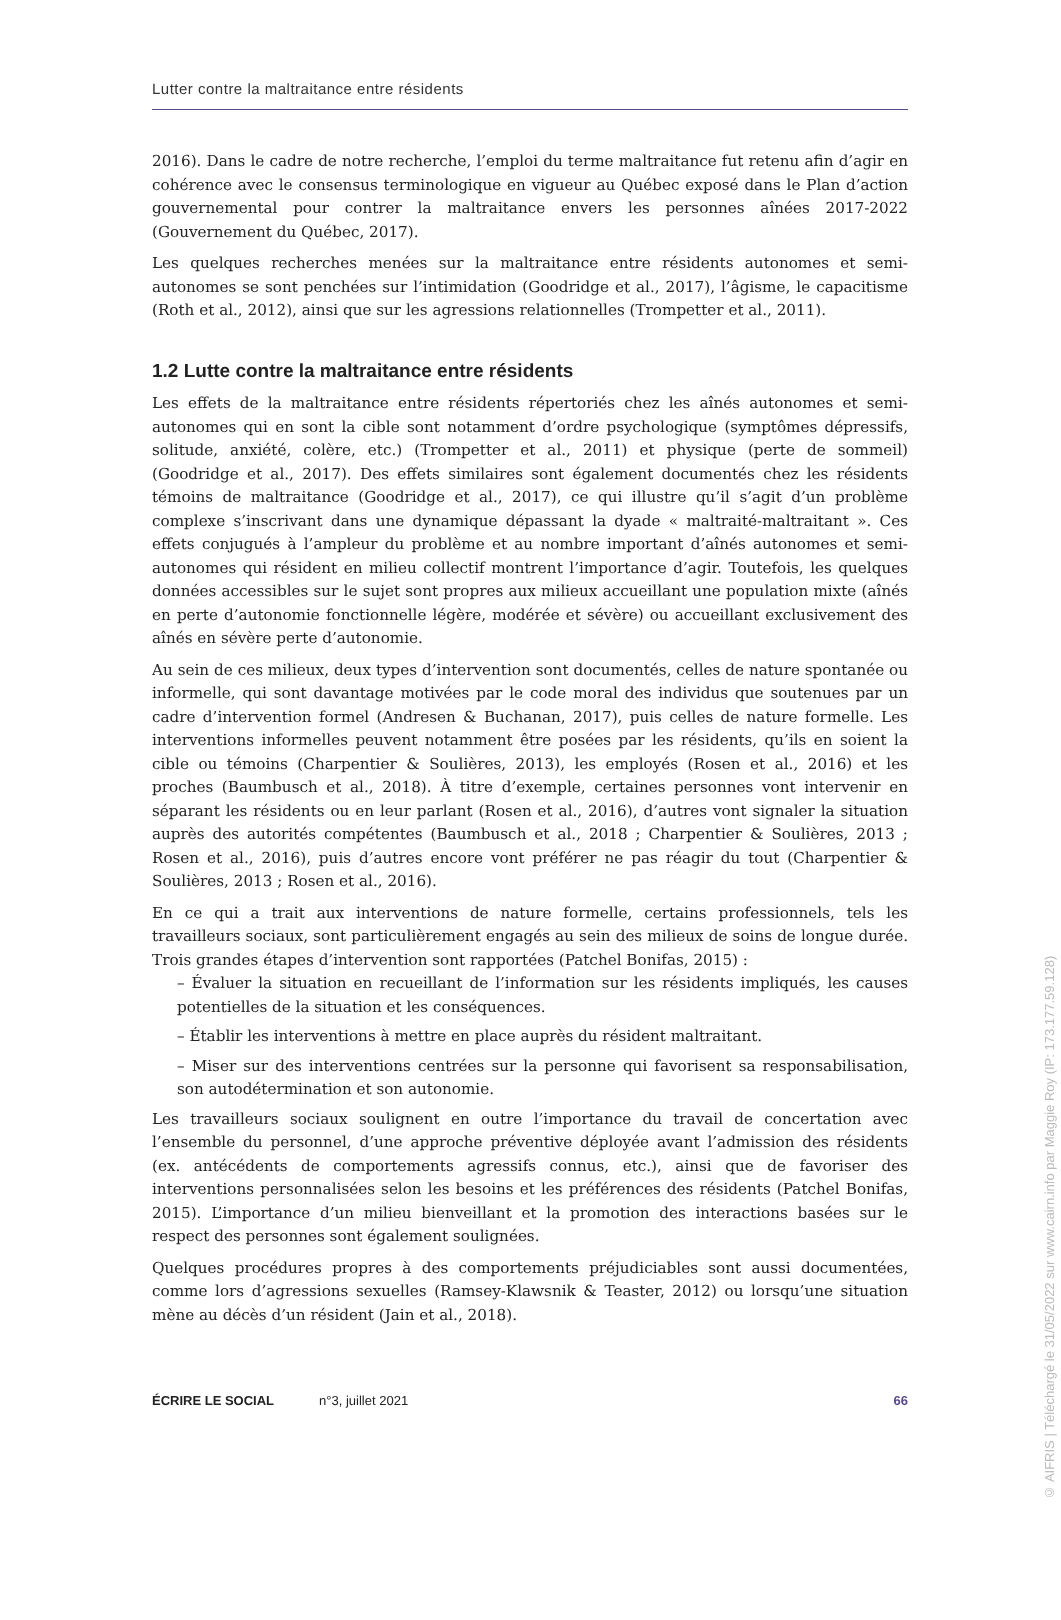Lutter contre la maltraitance entre résidents
2016). Dans le cadre de notre recherche, l’emploi du terme maltraitance fut retenu afin d’agir en cohérence avec le consensus terminologique en vigueur au Québec exposé dans le Plan d’action gouvernemental pour contrer la maltraitance envers les personnes aînées 2017-2022 (Gouvernement du Québec, 2017).
Les quelques recherches menées sur la maltraitance entre résidents autonomes et semi-autonomes se sont penchées sur l’intimidation (Goodridge et al., 2017), l’âgisme, le capacitisme (Roth et al., 2012), ainsi que sur les agressions relationnelles (Trompetter et al., 2011).
1.2 Lutte contre la maltraitance entre résidents
Les effets de la maltraitance entre résidents répertoriés chez les aînés autonomes et semi-autonomes qui en sont la cible sont notamment d’ordre psychologique (symptômes dépressifs, solitude, anxiété, colère, etc.) (Trompetter et al., 2011) et physique (perte de sommeil) (Goodridge et al., 2017). Des effets similaires sont également documentés chez les résidents témoins de maltraitance (Goodridge et al., 2017), ce qui illustre qu’il s’agit d’un problème complexe s’inscrivant dans une dynamique dépassant la dyade « maltraité-maltraitant ». Ces effets conjugués à l’ampleur du problème et au nombre important d’aînés autonomes et semi-autonomes qui résident en milieu collectif montrent l’importance d’agir. Toutefois, les quelques données accessibles sur le sujet sont propres aux milieux accueillant une population mixte (aînés en perte d’autonomie fonctionnelle légère, modérée et sévère) ou accueillant exclusivement des aînés en sévère perte d’autonomie.
Au sein de ces milieux, deux types d’intervention sont documentés, celles de nature spontanée ou informelle, qui sont davantage motivées par le code moral des individus que soutenues par un cadre d’intervention formel (Andresen & Buchanan, 2017), puis celles de nature formelle. Les interventions informelles peuvent notamment être posées par les résidents, qu’ils en soient la cible ou témoins (Charpentier & Soulières, 2013), les employés (Rosen et al., 2016) et les proches (Baumbusch et al., 2018). À titre d’exemple, certaines personnes vont intervenir en séparant les résidents ou en leur parlant (Rosen et al., 2016), d’autres vont signaler la situation auprès des autorités compétentes (Baumbusch et al., 2018 ; Charpentier & Soulières, 2013 ; Rosen et al., 2016), puis d’autres encore vont préférer ne pas réagir du tout (Charpentier & Soulières, 2013 ; Rosen et al., 2016).
En ce qui a trait aux interventions de nature formelle, certains professionnels, tels les travailleurs sociaux, sont particulièrement engagés au sein des milieux de soins de longue durée. Trois grandes étapes d’intervention sont rapportées (Patchel Bonifas, 2015) :
– Évaluer la situation en recueillant de l’information sur les résidents impliqués, les causes potentielles de la situation et les conséquences.
– Établir les interventions à mettre en place auprès du résident maltraitant.
– Miser sur des interventions centrées sur la personne qui favorisent sa responsabilisation, son autodétermination et son autonomie.
Les travailleurs sociaux soulignent en outre l’importance du travail de concertation avec l’ensemble du personnel, d’une approche préventive déployée avant l’admission des résidents (ex. antécédents de comportements agressifs connus, etc.), ainsi que de favoriser des interventions personnalisées selon les besoins et les préférences des résidents (Patchel Bonifas, 2015). L’importance d’un milieu bienveillant et la promotion des interactions basées sur le respect des personnes sont également soulignées.
Quelques procédures propres à des comportements préjudiciables sont aussi documentées, comme lors d’agressions sexuelles (Ramsey-Klawsnik & Teaster, 2012) ou lorsqu’une situation mène au décès d’un résident (Jain et al., 2018).
ÉCRIRE LE SOCIAL n°3, juillet 2021 66
© AIFRIS | Téléchargé le 31/05/2022 sur www.cairn.info par Maggie Roy (IP: 173.177.59.128)